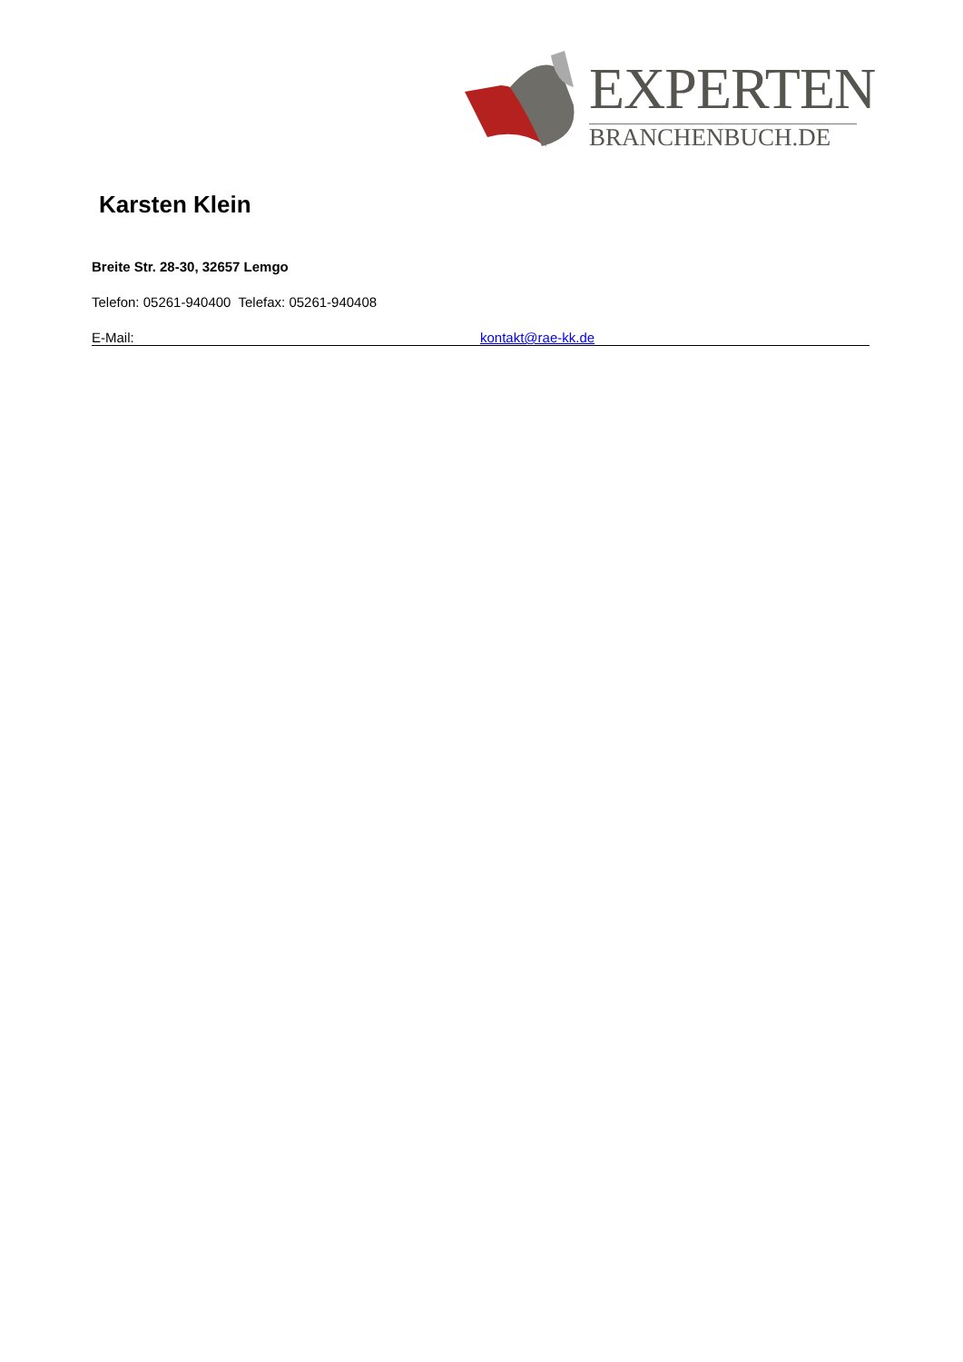EXPERTEN
BRANCHENBUCH.DE
Karsten Klein
Breite Str. 28-30, 32657 Lemgo
Telefon: 05261-940400 Telefax: 05261-940408
E-Mail: kontakt@rae-kk.de